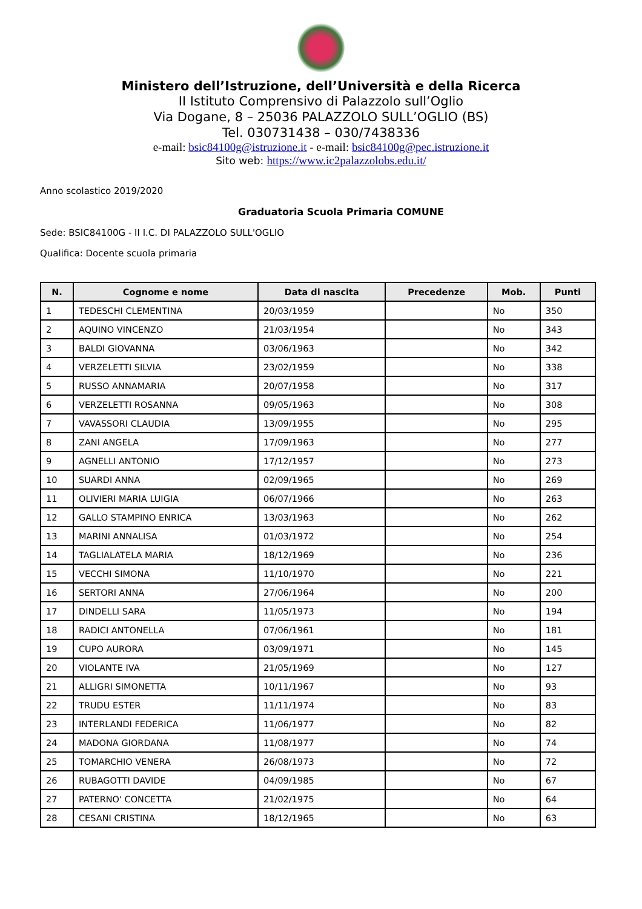Ministero dell’Istruzione, dell’Università e della Ricerca
II Istituto Comprensivo di Palazzolo sull’Oglio
Via Dogane, 8 – 25036 PALAZZOLO SULL’OGLIO (BS)
Tel. 030731438 – 030/7438336
e-mail: bsic84100g@istruzione.it - e-mail: bsic84100g@pec.istruzione.it
Sito web: https://www.ic2palazzolobs.edu.it/
Anno scolastico 2019/2020
Graduatoria Scuola Primaria COMUNE
Sede: BSIC84100G - II I.C. DI PALAZZOLO SULL'OGLIO
Qualifica: Docente scuola primaria
| N. | Cognome e nome | Data di nascita | Precedenze | Mob. | Punti |
| --- | --- | --- | --- | --- | --- |
| 1 | TEDESCHI CLEMENTINA | 20/03/1959 | | No | 350 |
| 2 | AQUINO VINCENZO | 21/03/1954 | | No | 343 |
| 3 | BALDI GIOVANNA | 03/06/1963 | | No | 342 |
| 4 | VERZELETTI SILVIA | 23/02/1959 | | No | 338 |
| 5 | RUSSO ANNAMARIA | 20/07/1958 | | No | 317 |
| 6 | VERZELETTI ROSANNA | 09/05/1963 | | No | 308 |
| 7 | VAVASSORI CLAUDIA | 13/09/1955 | | No | 295 |
| 8 | ZANI ANGELA | 17/09/1963 | | No | 277 |
| 9 | AGNELLI ANTONIO | 17/12/1957 | | No | 273 |
| 10 | SUARDI ANNA | 02/09/1965 | | No | 269 |
| 11 | OLIVIERI MARIA LUIGIA | 06/07/1966 | | No | 263 |
| 12 | GALLO STAMPINO ENRICA | 13/03/1963 | | No | 262 |
| 13 | MARINI ANNALISA | 01/03/1972 | | No | 254 |
| 14 | TAGLIALATELA MARIA | 18/12/1969 | | No | 236 |
| 15 | VECCHI SIMONA | 11/10/1970 | | No | 221 |
| 16 | SERTORI ANNA | 27/06/1964 | | No | 200 |
| 17 | DINDELLI SARA | 11/05/1973 | | No | 194 |
| 18 | RADICI ANTONELLA | 07/06/1961 | | No | 181 |
| 19 | CUPO AURORA | 03/09/1971 | | No | 145 |
| 20 | VIOLANTE IVA | 21/05/1969 | | No | 127 |
| 21 | ALLIGRI SIMONETTA | 10/11/1967 | | No | 93 |
| 22 | TRUDU ESTER | 11/11/1974 | | No | 83 |
| 23 | INTERLANDI FEDERICA | 11/06/1977 | | No | 82 |
| 24 | MADONA GIORDANA | 11/08/1977 | | No | 74 |
| 25 | TOMARCHIO VENERA | 26/08/1973 | | No | 72 |
| 26 | RUBAGOTTI DAVIDE | 04/09/1985 | | No | 67 |
| 27 | PATERNO' CONCETTA | 21/02/1975 | | No | 64 |
| 28 | CESANI CRISTINA | 18/12/1965 | | No | 63 |